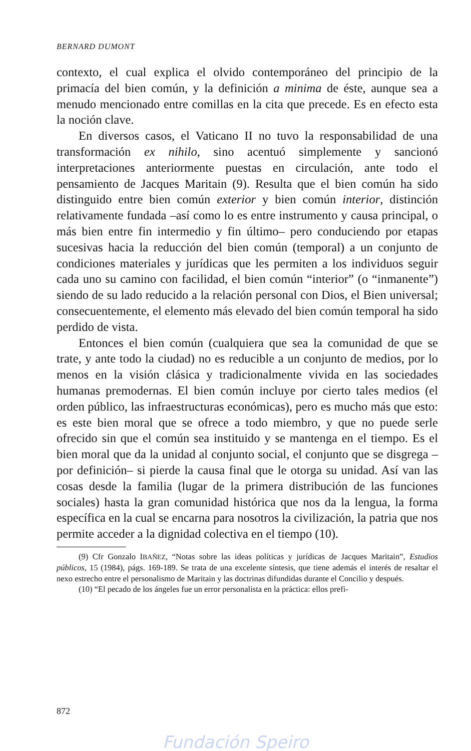BERNARD DUMONT
contexto, el cual explica el olvido contemporáneo del principio de la primacía del bien común, y la definición a minima de éste, aunque sea a menudo mencionado entre comillas en la cita que precede. Es en efecto esta la noción clave.
En diversos casos, el Vaticano II no tuvo la responsabilidad de una transformación ex nihilo, sino acentuó simplemente y sancionó interpretaciones anteriormente puestas en circulación, ante todo el pensamiento de Jacques Maritain (9). Resulta que el bien común ha sido distinguido entre bien común exterior y bien común interior, distinción relativamente fundada –así como lo es entre instrumento y causa principal, o más bien entre fin intermedio y fin último– pero conduciendo por etapas sucesivas hacia la reducción del bien común (temporal) a un conjunto de condiciones materiales y jurídicas que les permiten a los individuos seguir cada uno su camino con facilidad, el bien común “interior” (o “inmanente”) siendo de su lado reducido a la relación personal con Dios, el Bien universal; consecuentemente, el elemento más elevado del bien común temporal ha sido perdido de vista.
Entonces el bien común (cualquiera que sea la comunidad de que se trate, y ante todo la ciudad) no es reducible a un conjunto de medios, por lo menos en la visión clásica y tradicionalmente vivida en las sociedades humanas premodernas. El bien común incluye por cierto tales medios (el orden público, las infraestructuras económicas), pero es mucho más que esto: es este bien moral que se ofrece a todo miembro, y que no puede serle ofrecido sin que el común sea instituido y se mantenga en el tiempo. Es el bien moral que da la unidad al conjunto social, el conjunto que se disgrega –por definición– si pierde la causa final que le otorga su unidad. Así van las cosas desde la familia (lugar de la primera distribución de las funciones sociales) hasta la gran comunidad histórica que nos da la lengua, la forma específica en la cual se encarna para nosotros la civilización, la patria que nos permite acceder a la dignidad colectiva en el tiempo (10).
(9) Cfr Gonzalo IBAÑEZ, “Notas sobre las ideas políticas y jurídicas de Jacques Maritain”, Estudios públicos, 15 (1984), págs. 169-189. Se trata de una excelente síntesis, que tiene además el interés de resaltar el nexo estrecho entre el personalismo de Maritain y las doctrinas difundidas durante el Concilio y después.
(10) “El pecado de los ángeles fue un error personalista en la práctica: ellos prefi-
872
Fundación Speiro